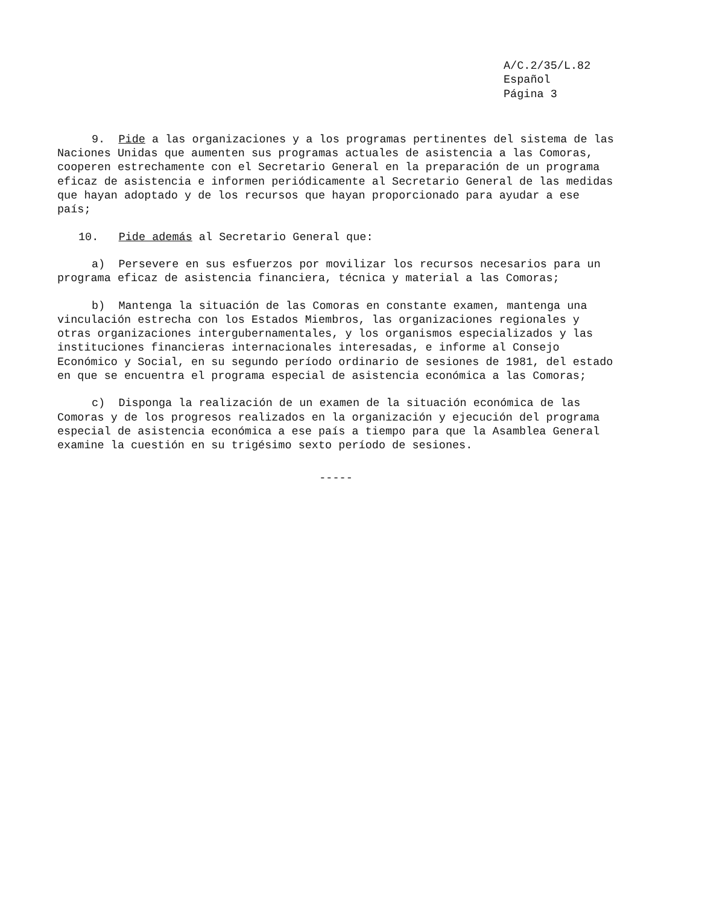A/C.2/35/L.82
Español
Página 3
9. Pide a las organizaciones y a los programas pertinentes del sistema de las Naciones Unidas que aumenten sus programas actuales de asistencia a las Comoras, cooperen estrechamente con el Secretario General en la preparación de un programa eficaz de asistencia e informen periódicamente al Secretario General de las medidas que hayan adoptado y de los recursos que hayan proporcionado para ayudar a ese país;
10. Pide además al Secretario General que:
a) Persevere en sus esfuerzos por movilizar los recursos necesarios para un programa eficaz de asistencia financiera, técnica y material a las Comoras;
b) Mantenga la situación de las Comoras en constante examen, mantenga una vinculación estrecha con los Estados Miembros, las organizaciones regionales y otras organizaciones intergubernamentales, y los organismos especializados y las instituciones financieras internacionales interesadas, e informe al Consejo Económico y Social, en su segundo período ordinario de sesiones de 1981, del estado en que se encuentra el programa especial de asistencia económica a las Comoras;
c) Disponga la realización de un examen de la situación económica de las Comoras y de los progresos realizados en la organización y ejecución del programa especial de asistencia económica a ese país a tiempo para que la Asamblea General examine la cuestión en su trigésimo sexto período de sesiones.
-----